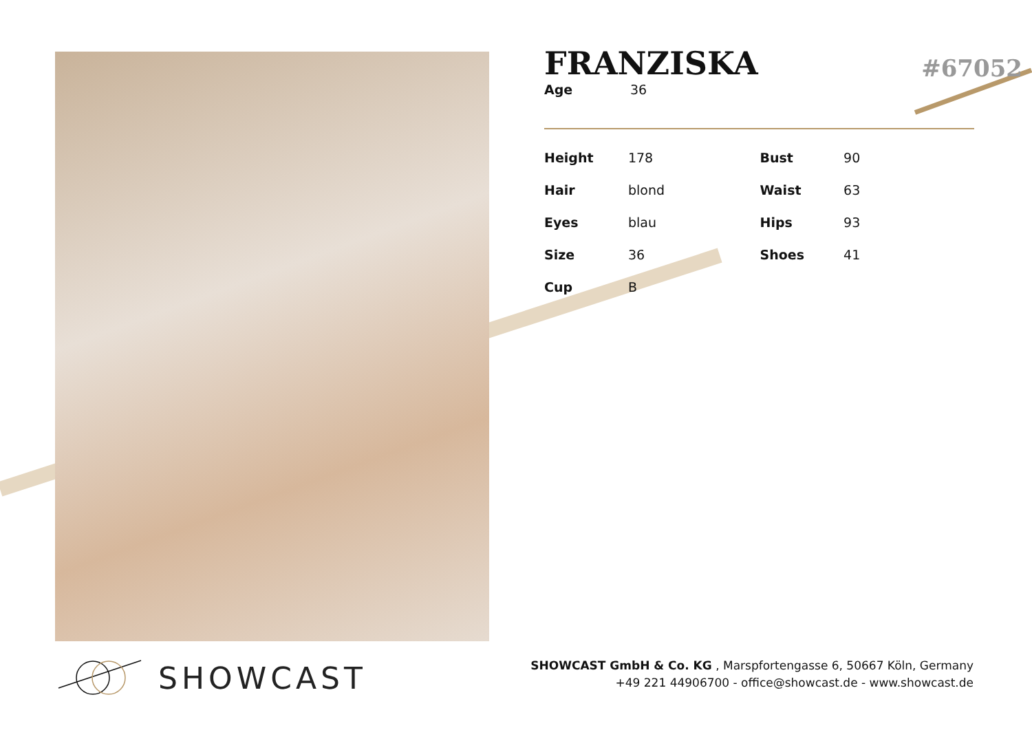FRANZISKA
#67052
| Age | 36 |
| Height | 178 | Bust | 90 |
| Hair | blond | Waist | 63 |
| Eyes | blau | Hips | 93 |
| Size | 36 | Shoes | 41 |
| Cup | B | | |
SHOWCAST
SHOWCAST GmbH & Co. KG , Marspfortengasse 6, 50667 Köln, Germany
+49 221 44906700 - office@showcast.de - www.showcast.de